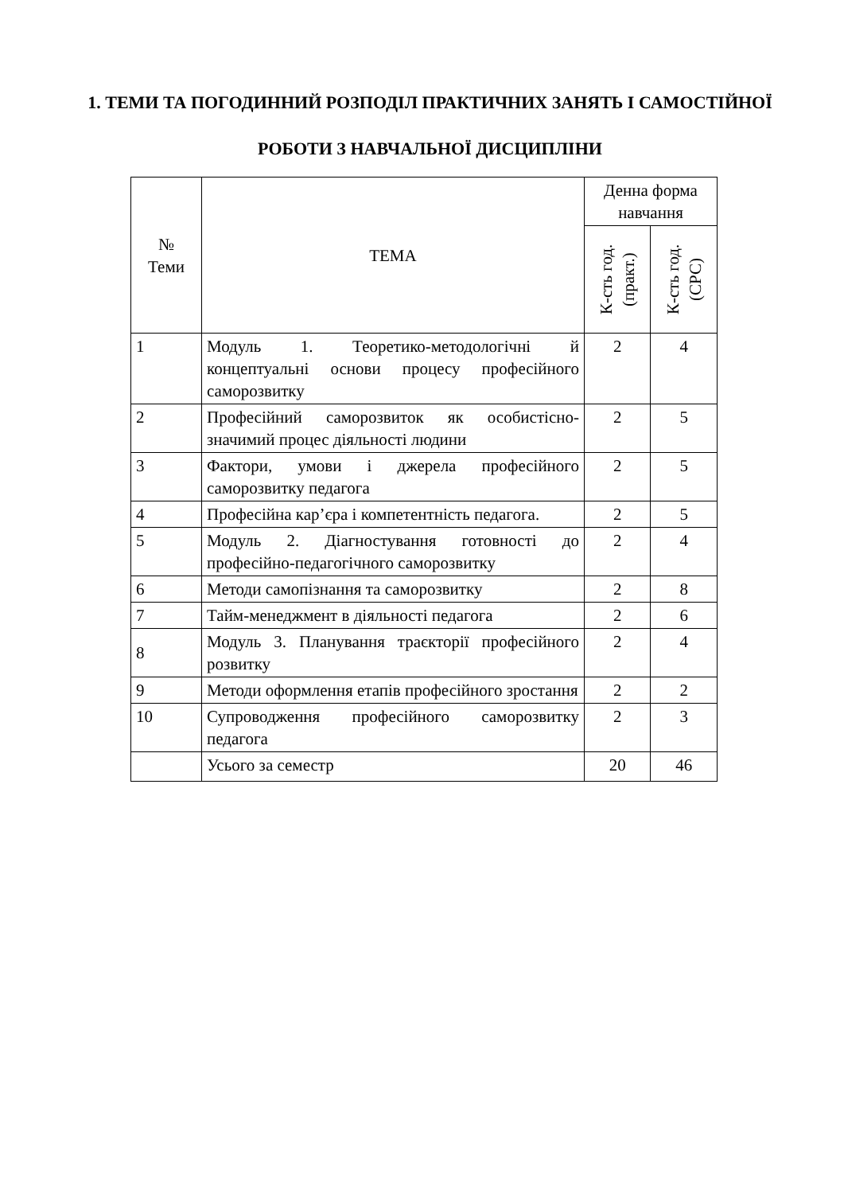1. ТЕМИ ТА ПОГОДИННИЙ РОЗПОДІЛ ПРАКТИЧНИХ ЗАНЯТЬ І САМОСТІЙНОЇ РОБОТИ З НАВЧАЛЬНОЇ ДИСЦИПЛІНИ
| № Теми | ТЕМА | Денна форма навчання | |
| --- | --- | --- | --- |
| | | К-сть год. (практ.) | К-сть год. (СРС) |
| 1 | Модуль 1. Теоретико-методологічні й концептуальні основи процесу професійного саморозвитку | 2 | 4 |
| 2 | Професійний саморозвиток як особистісно-значимий процес діяльності людини | 2 | 5 |
| 3 | Фактори, умови і джерела професійного саморозвитку педагога | 2 | 5 |
| 4 | Професійна кар’єра і компетентність педагога. | 2 | 5 |
| 5 | Модуль 2. Діагностування готовності до професійно-педагогічного саморозвитку | 2 | 4 |
| 6 | Методи самопізнання та саморозвитку | 2 | 8 |
| 7 | Тайм-менеджмент в діяльності педагога | 2 | 6 |
| 8 | Модуль 3. Планування траєкторії професійного розвитку | 2 | 4 |
| 9 | Методи оформлення етапів професійного зростання | 2 | 2 |
| 10 | Супроводження професійного саморозвитку педагога | 2 | 3 |
| | Усього за семестр | 20 | 46 |